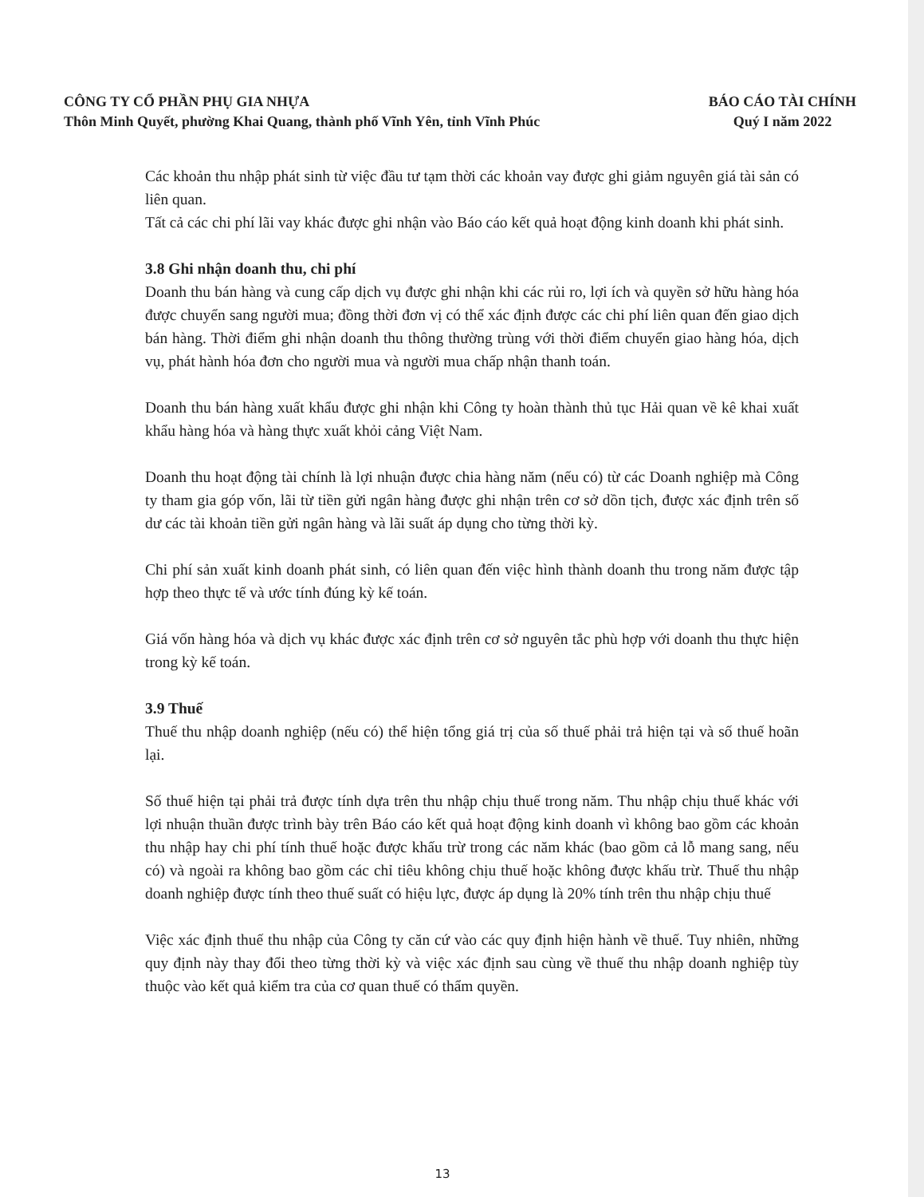CÔNG TY CỔ PHẦN PHỤ GIA NHỰA
Thôn Minh Quyết, phường Khai Quang, thành phố Vĩnh Yên, tỉnh Vĩnh Phúc
BÁO CÁO TÀI CHÍNH
Quý I năm 2022
Các khoản thu nhập phát sinh từ việc đầu tư tạm thời các khoản vay được ghi giảm nguyên giá tài sản có liên quan.
Tất cả các chi phí lãi vay khác được ghi nhận vào Báo cáo kết quả hoạt động kinh doanh khi phát sinh.
3.8 Ghi nhận doanh thu, chi phí
Doanh thu bán hàng và cung cấp dịch vụ được ghi nhận khi các rủi ro, lợi ích và quyền sở hữu hàng hóa được chuyển sang người mua; đồng thời đơn vị có thể xác định được các chi phí liên quan đến giao dịch bán hàng. Thời điểm ghi nhận doanh thu thông thường trùng với thời điểm chuyển giao hàng hóa, dịch vụ, phát hành hóa đơn cho người mua và người mua chấp nhận thanh toán.
Doanh thu bán hàng xuất khẩu được ghi nhận khi Công ty hoàn thành thủ tục Hải quan về kê khai xuất khẩu hàng hóa và hàng thực xuất khỏi cảng Việt Nam.
Doanh thu hoạt động tài chính là lợi nhuận được chia hàng năm (nếu có) từ các Doanh nghiệp mà Công ty tham gia góp vốn, lãi từ tiền gửi ngân hàng được ghi nhận trên cơ sở dồn tịch, được xác định trên số dư các tài khoản tiền gửi ngân hàng và lãi suất áp dụng cho từng thời kỳ.
Chi phí sản xuất kinh doanh phát sinh, có liên quan đến việc hình thành doanh thu trong năm được tập hợp theo thực tế và ước tính đúng kỳ kế toán.
Giá vốn hàng hóa và dịch vụ khác được xác định trên cơ sở nguyên tắc phù hợp với doanh thu thực hiện trong kỳ kế toán.
3.9 Thuế
Thuế thu nhập doanh nghiệp (nếu có) thể hiện tổng giá trị của số thuế phải trả hiện tại và số thuế hoãn lại.
Số thuế hiện tại phải trả được tính dựa trên thu nhập chịu thuế trong năm. Thu nhập chịu thuế khác với lợi nhuận thuần được trình bày trên Báo cáo kết quả hoạt động kinh doanh vì không bao gồm các khoản thu nhập hay chi phí tính thuế hoặc được khấu trừ trong các năm khác (bao gồm cả lỗ mang sang, nếu có) và ngoài ra không bao gồm các chỉ tiêu không chịu thuế hoặc không được khấu trừ. Thuế thu nhập doanh nghiệp được tính theo thuế suất có hiệu lực, được áp dụng là 20% tính trên thu nhập chịu thuế
Việc xác định thuế thu nhập của Công ty căn cứ vào các quy định hiện hành về thuế. Tuy nhiên, những quy định này thay đổi theo từng thời kỳ và việc xác định sau cùng về thuế thu nhập doanh nghiệp tùy thuộc vào kết quả kiểm tra của cơ quan thuế có thẩm quyền.
13